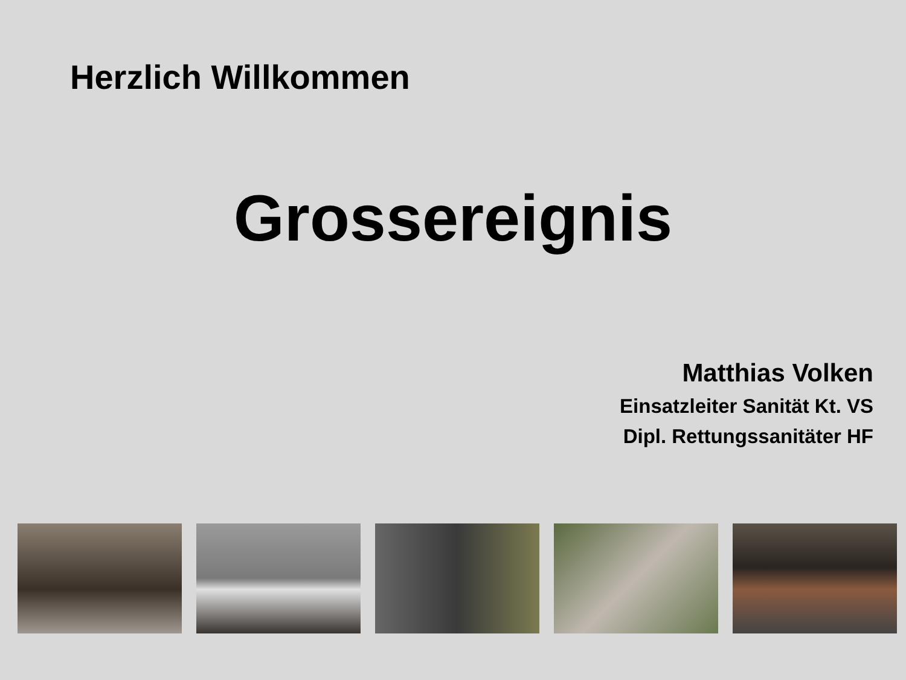Herzlich Willkommen
Grossereignis
Matthias Volken
Einsatzleiter Sanität Kt. VS
Dipl. Rettungssanitäter HF